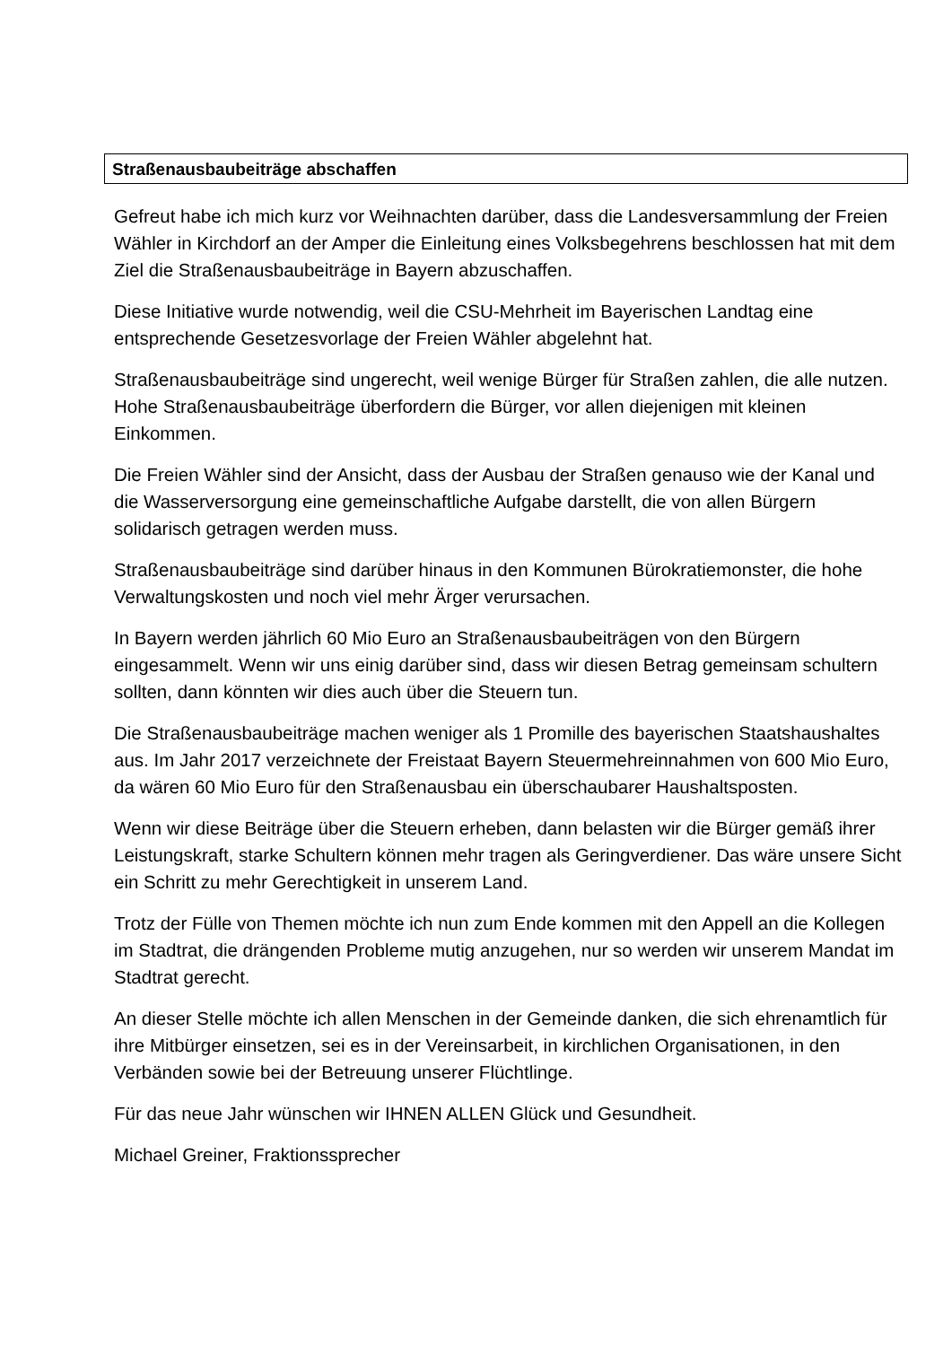Straßenausbaubeiträge abschaffen
Gefreut habe ich mich kurz vor Weihnachten darüber, dass die Landesversammlung der Freien Wähler in Kirchdorf an der Amper die Einleitung eines Volksbegehrens beschlossen hat mit dem Ziel die Straßenausbaubeiträge in Bayern abzuschaffen.
Diese Initiative wurde notwendig, weil die CSU-Mehrheit im Bayerischen Landtag eine entsprechende Gesetzesvorlage der Freien Wähler abgelehnt hat.
Straßenausbaubeiträge sind ungerecht, weil wenige Bürger für Straßen zahlen, die alle nutzen. Hohe Straßenausbaubeiträge überfordern die Bürger, vor allen diejenigen mit kleinen Einkommen.
Die Freien Wähler sind der Ansicht, dass der Ausbau der Straßen genauso wie der Kanal und die Wasserversorgung eine gemeinschaftliche Aufgabe darstellt, die von allen Bürgern solidarisch getragen werden muss.
Straßenausbaubeiträge sind darüber hinaus in den Kommunen Bürokratiemonster, die hohe Verwaltungskosten und noch viel mehr Ärger verursachen.
In Bayern werden jährlich 60 Mio Euro an Straßenausbaubeiträgen von den Bürgern eingesammelt. Wenn wir uns einig darüber sind, dass wir diesen Betrag gemeinsam schultern sollten, dann könnten wir dies auch über die Steuern tun.
Die Straßenausbaubeiträge machen weniger als 1 Promille des bayerischen Staatshaushaltes aus. Im Jahr 2017 verzeichnete der Freistaat Bayern Steuermehreinnahmen von 600 Mio Euro, da wären 60 Mio Euro für den Straßenausbau ein überschaubarer Haushaltsposten.
Wenn wir diese Beiträge über die Steuern erheben, dann belasten wir die Bürger gemäß ihrer Leistungskraft, starke Schultern können mehr tragen als Geringverdiener. Das wäre unsere Sicht ein Schritt zu mehr Gerechtigkeit in unserem Land.
Trotz der Fülle von Themen möchte ich nun zum Ende kommen mit den Appell an die Kollegen im Stadtrat, die drängenden Probleme mutig anzugehen, nur so werden wir unserem Mandat im Stadtrat gerecht.
An dieser Stelle möchte ich allen Menschen in der Gemeinde danken, die sich ehrenamtlich für ihre Mitbürger einsetzen, sei es in der Vereinsarbeit, in kirchlichen Organisationen, in den Verbänden sowie bei der Betreuung unserer Flüchtlinge.
Für das neue Jahr wünschen wir IHNEN ALLEN Glück und Gesundheit.
Michael Greiner, Fraktionssprecher